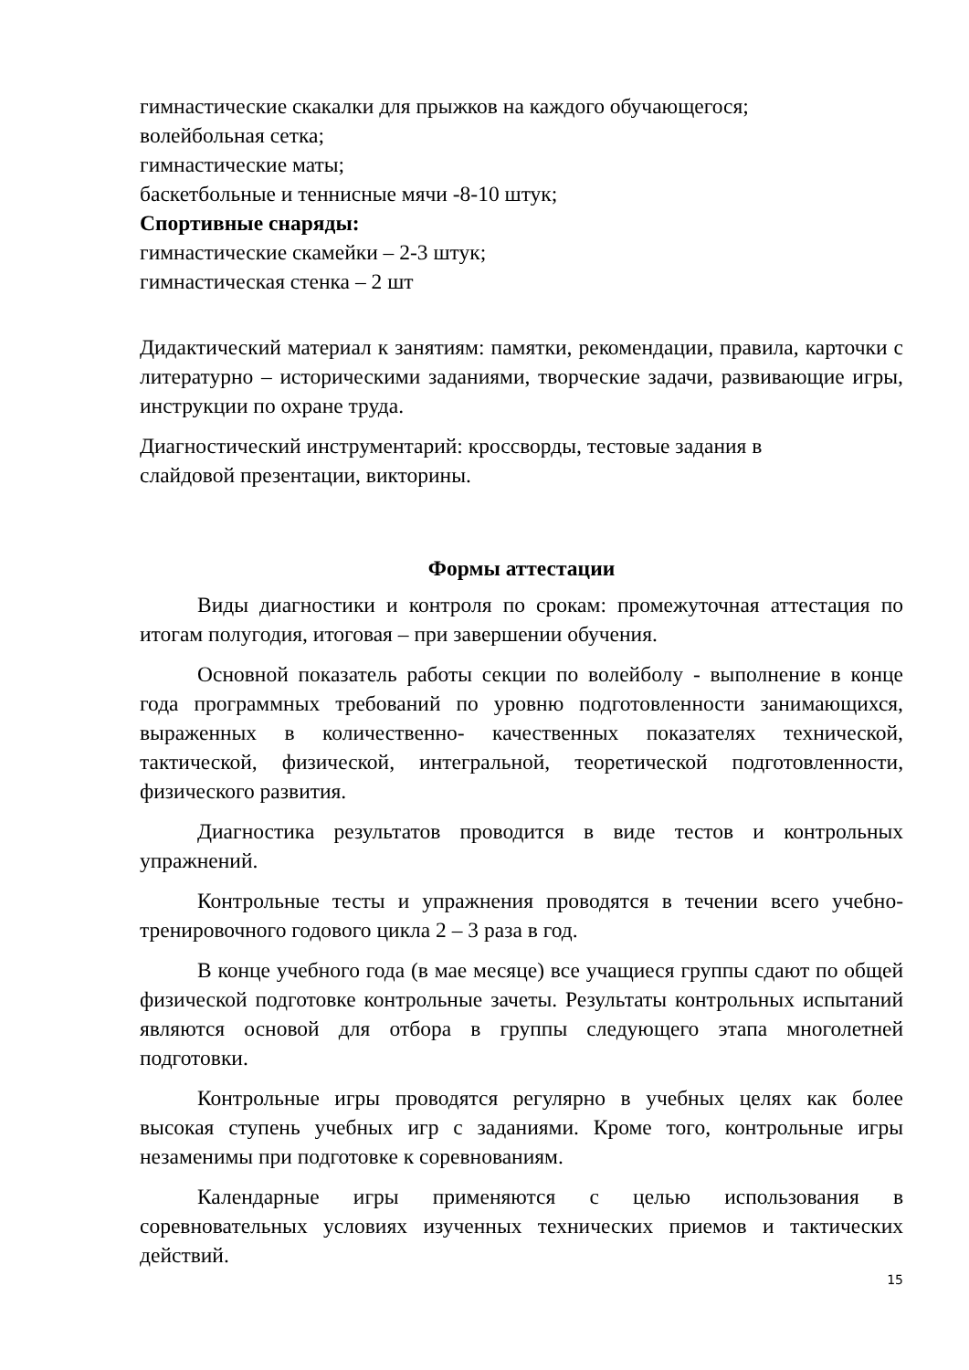гимнастические скакалки для прыжков на каждого обучающегося;
волейбольная сетка;
гимнастические маты;
баскетбольные и теннисные мячи -8-10 штук;
Спортивные снаряды:
гимнастические скамейки – 2-3 штук;
гимнастическая стенка – 2 шт
Дидактический материал к занятиям: памятки, рекомендации, правила, карточки с литературно – историческими заданиями, творческие задачи, развивающие игры, инструкции по охране труда.
Диагностический инструментарий: кроссворды, тестовые задания в
слайдовой презентации, викторины.
Формы аттестации
Виды диагностики и контроля по срокам: промежуточная аттестация по итогам полугодия, итоговая – при завершении обучения.
Основной показатель работы секции по волейболу - выполнение в конце года программных требований по уровню подготовленности занимающихся, выраженных в количественно- качественных показателях технической, тактической, физической, интегральной, теоретической подготовленности, физического развития.
Диагностика результатов проводится в виде тестов и контрольных упражнений.
Контрольные тесты и упражнения проводятся в течении всего учебно-тренировочного годового цикла 2 – 3 раза в год.
В конце учебного года (в мае месяце) все учащиеся группы сдают по общей физической подготовке контрольные зачеты. Результаты контрольных испытаний являются основой для отбора в группы следующего этапа многолетней подготовки.
Контрольные игры проводятся регулярно в учебных целях как более высокая ступень учебных игр с заданиями. Кроме того, контрольные игры незаменимы при подготовке к соревнованиям.
Календарные игры применяются с целью использования в соревновательных условиях изученных технических приемов и тактических действий.
15